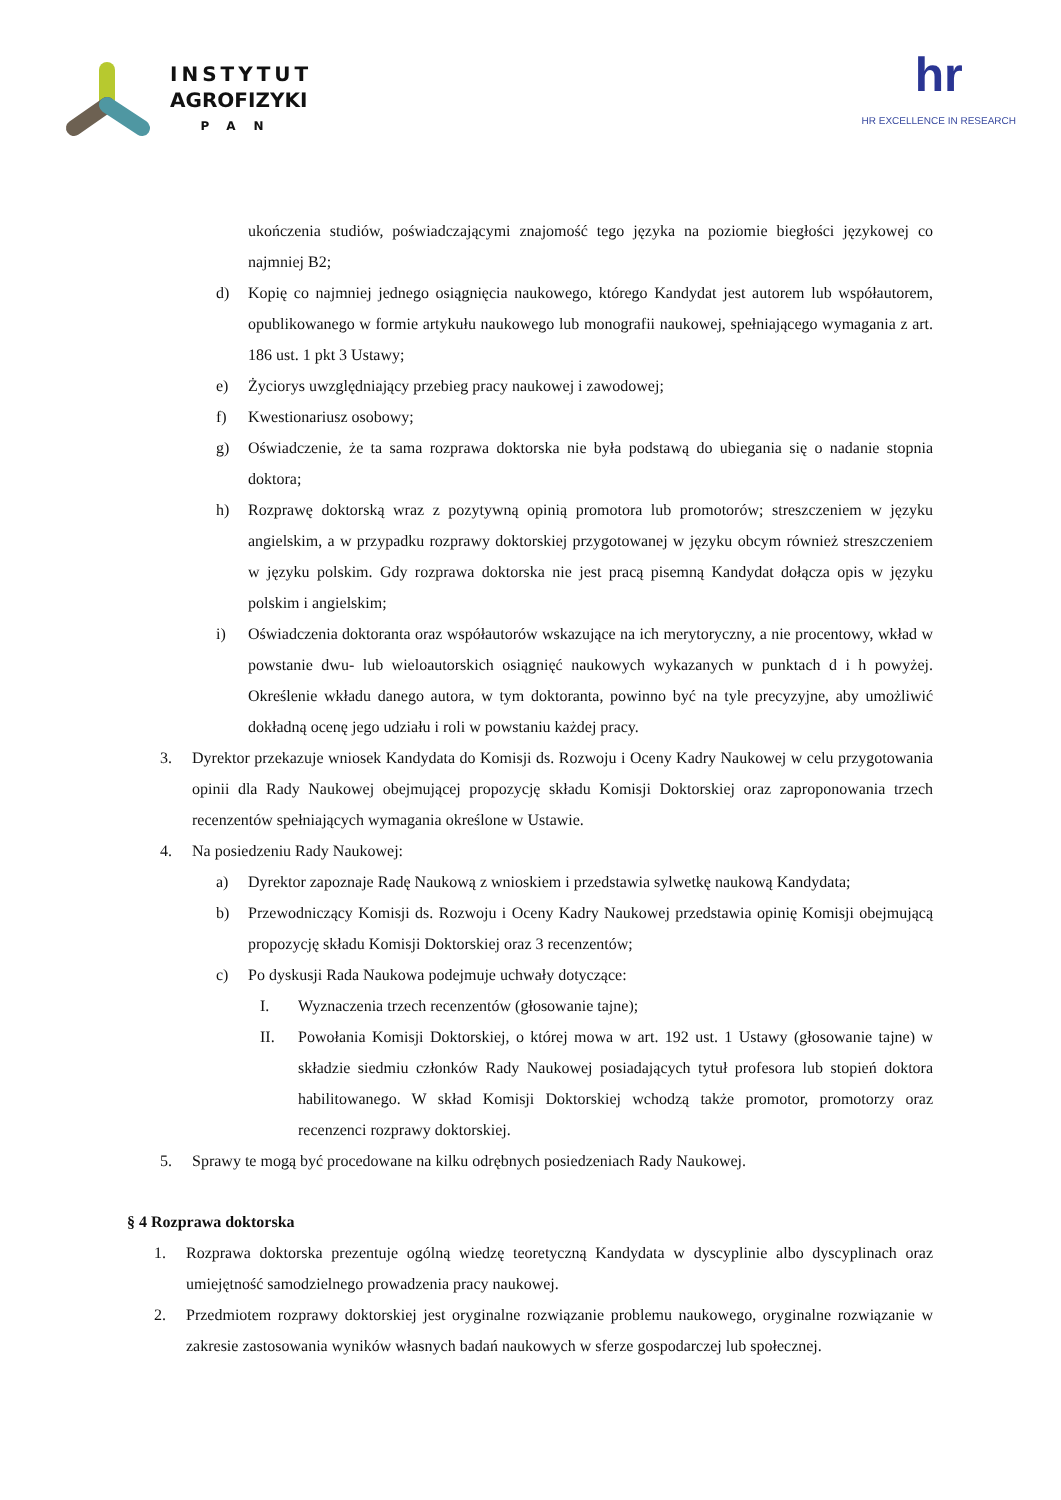INSTYTUT
AGROFIZYKI
PAN
hr
HR EXCELLENCE IN RESEARCH
ukończenia studiów, poświadczającymi znajomość tego języka na poziomie biegłości językowej co najmniej B2;
d) Kopię co najmniej jednego osiągnięcia naukowego, którego Kandydat jest autorem lub współautorem, opublikowanego w formie artykułu naukowego lub monografii naukowej, spełniającego wymagania z art. 186 ust. 1 pkt 3 Ustawy;
e) Życiorys uwzględniający przebieg pracy naukowej i zawodowej;
f) Kwestionariusz osobowy;
g) Oświadczenie, że ta sama rozprawa doktorska nie była podstawą do ubiegania się o nadanie stopnia doktora;
h) Rozprawę doktorską wraz z pozytywną opinią promotora lub promotorów; streszczeniem w języku angielskim, a w przypadku rozprawy doktorskiej przygotowanej w języku obcym również streszczeniem w języku polskim. Gdy rozprawa doktorska nie jest pracą pisemną Kandydat dołącza opis w języku polskim i angielskim;
i) Oświadczenia doktoranta oraz współautorów wskazujące na ich merytoryczny, a nie procentowy, wkład w powstanie dwu- lub wieloautorskich osiągnięć naukowych wykazanych w punktach d i h powyżej. Określenie wkładu danego autora, w tym doktoranta, powinno być na tyle precyzyjne, aby umożliwić dokładną ocenę jego udziału i roli w powstaniu każdej pracy.
3. Dyrektor przekazuje wniosek Kandydata do Komisji ds. Rozwoju i Oceny Kadry Naukowej w celu przygotowania opinii dla Rady Naukowej obejmującej propozycję składu Komisji Doktorskiej oraz zaproponowania trzech recenzentów spełniających wymagania określone w Ustawie.
4. Na posiedzeniu Rady Naukowej:
a) Dyrektor zapoznaje Radę Naukową z wnioskiem i przedstawia sylwetkę naukową Kandydata;
b) Przewodniczący Komisji ds. Rozwoju i Oceny Kadry Naukowej przedstawia opinię Komisji obejmującą propozycję składu Komisji Doktorskiej oraz 3 recenzentów;
c) Po dyskusji Rada Naukowa podejmuje uchwały dotyczące:
I. Wyznaczenia trzech recenzentów (głosowanie tajne);
II. Powołania Komisji Doktorskiej, o której mowa w art. 192 ust. 1 Ustawy (głosowanie tajne) w składzie siedmiu członków Rady Naukowej posiadających tytuł profesora lub stopień doktora habilitowanego. W skład Komisji Doktorskiej wchodzą także promotor, promotorzy oraz recenzenci rozprawy doktorskiej.
5. Sprawy te mogą być procedowane na kilku odrębnych posiedzeniach Rady Naukowej.
§ 4 Rozprawa doktorska
1. Rozprawa doktorska prezentuje ogólną wiedzę teoretyczną Kandydata w dyscyplinie albo dyscyplinach oraz umiejętność samodzielnego prowadzenia pracy naukowej.
2. Przedmiotem rozprawy doktorskiej jest oryginalne rozwiązanie problemu naukowego, oryginalne rozwiązanie w zakresie zastosowania wyników własnych badań naukowych w sferze gospodarczej lub społecznej.